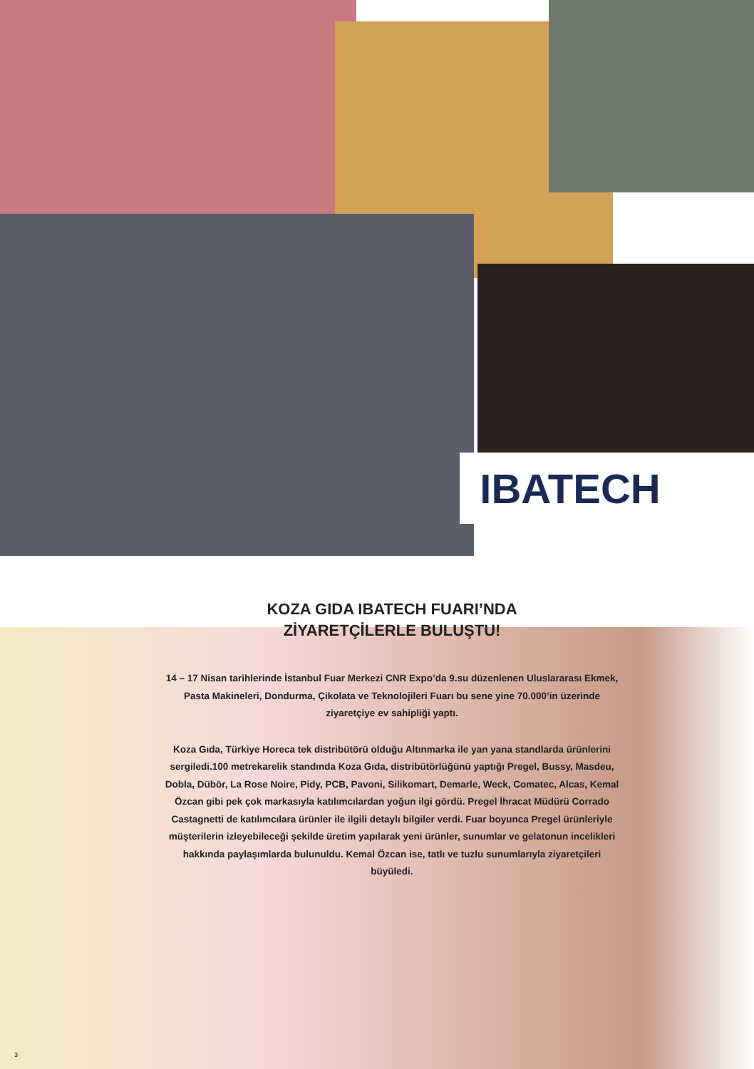IBATECH
KOZA GIDA IBATECH FUARI’NDA
ZİYARETÇİLERLE BULUŞTU!
14 – 17 Nisan tarihlerinde İstanbul Fuar Merkezi CNR Expo’da 9.su düzenlenen Uluslararası Ekmek, Pasta Makineleri, Dondurma, Çikolata ve Teknolojileri Fuarı bu sene yine 70.000’in üzerinde ziyaretçiye ev sahipliği yaptı.
Koza Gıda, Türkiye Horeca tek distribütörü olduğu Altınmarka ile yan yana standlarda ürünlerini sergiledi.100 metrekarelik standında Koza Gıda, distribütörlüğünü yaptığı Pregel, Bussy, Masdeu, Dobla, Dübör, La Rose Noire, Pidy, PCB, Pavoni, Silikomart, Demarle, Weck, Comatec, Alcas, Kemal Özcan gibi pek çok markasıyla katılımcılardan yoğun ilgi gördü. Pregel İhracat Müdürü Corrado Castagnetti de katılımcılara ürünler ile ilgili detaylı bilgiler verdi. Fuar boyunca Pregel ürünleriyle müşterilerin izleyebileceği şekilde üretim yapılarak yeni ürünler, sunumlar ve gelatonun incelikleri hakkında paylaşımlarda bulunuldu. Kemal Özcan ise, tatlı ve tuzlu sunumlarıyla ziyaretçileri büyüledi.
3